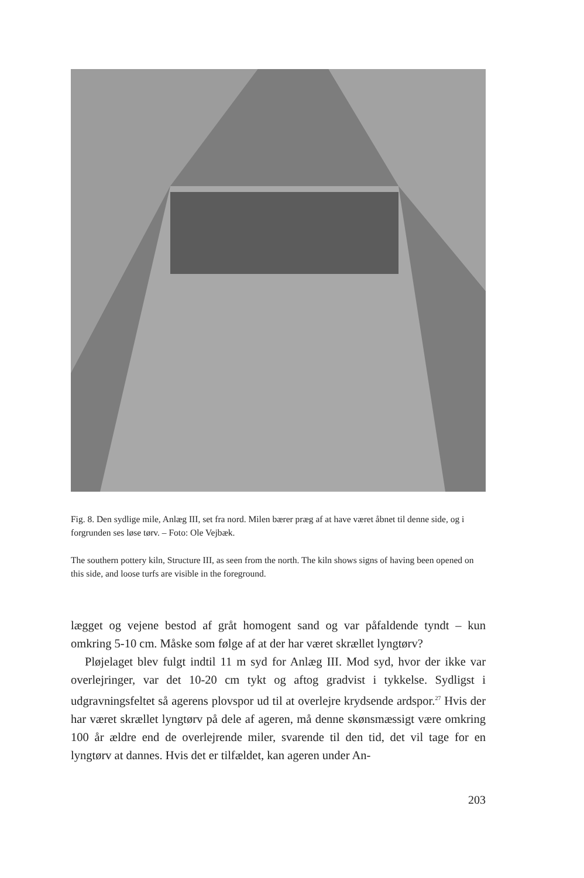Fig. 8. Den sydlige mile, Anlæg III, set fra nord. Milen bærer præg af at have været åbnet til denne side, og i forgrunden ses løse tørv. – Foto: Ole Vejbæk.
The southern pottery kiln, Structure III, as seen from the north. The kiln shows signs of having been opened on this side, and loose turfs are visible in the foreground.
lægget og vejene bestod af gråt homogent sand og var påfaldende tyndt – kun omkring 5-10 cm. Måske som følge af at der har været skrællet lyngtørv?
Pløjelaget blev fulgt indtil 11 m syd for Anlæg III. Mod syd, hvor der ikke var overlejringer, var det 10-20 cm tykt og aftog gradvist i tykkelse. Sydligst i udgravningsfeltet så agerens plovspor ud til at overlejre krydsende ardspor.<sup>27</sup> Hvis der har været skrællet lyngtørv på dele af ageren, må denne skønsmæssigt være omkring 100 år ældre end de overlejrende miler, svarende til den tid, det vil tage for en lyngtørv at dannes. Hvis det er tilfældet, kan ageren under An-
203